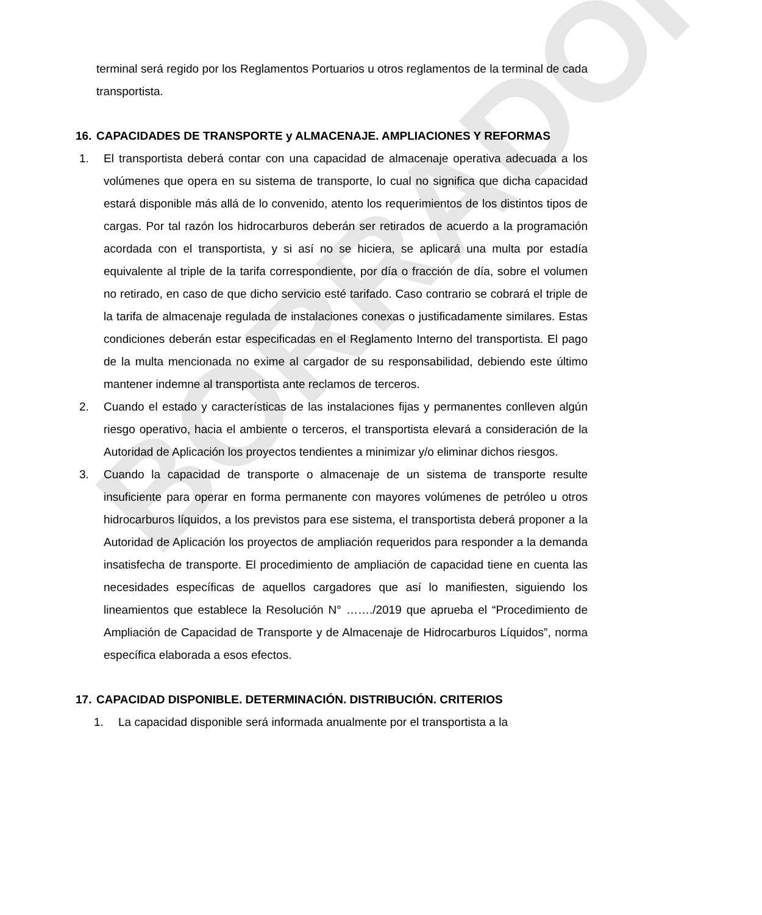BORRADOR
terminal será regido por los Reglamentos Portuarios u otros reglamentos de la terminal de cada transportista.
16. CAPACIDADES DE TRANSPORTE y ALMACENAJE. AMPLIACIONES Y REFORMAS
1. El transportista deberá contar con una capacidad de almacenaje operativa adecuada a los volúmenes que opera en su sistema de transporte, lo cual no significa que dicha capacidad estará disponible más allá de lo convenido, atento los requerimientos de los distintos tipos de cargas. Por tal razón los hidrocarburos deberán ser retirados de acuerdo a la programación acordada con el transportista, y si así no se hiciera, se aplicará una multa por estadía equivalente al triple de la tarifa correspondiente, por día o fracción de día, sobre el volumen no retirado, en caso de que dicho servicio esté tarifado. Caso contrario se cobrará el triple de la tarifa de almacenaje regulada de instalaciones conexas o justificadamente similares. Estas condiciones deberán estar especificadas en el Reglamento Interno del transportista. El pago de la multa mencionada no exime al cargador de su responsabilidad, debiendo este último mantener indemne al transportista ante reclamos de terceros.
2. Cuando el estado y características de las instalaciones fijas y permanentes conlleven algún riesgo operativo, hacia el ambiente o terceros, el transportista elevará a consideración de la Autoridad de Aplicación los proyectos tendientes a minimizar y/o eliminar dichos riesgos.
3. Cuando la capacidad de transporte o almacenaje de un sistema de transporte resulte insuficiente para operar en forma permanente con mayores volúmenes de petróleo u otros hidrocarburos líquidos, a los previstos para ese sistema, el transportista deberá proponer a la Autoridad de Aplicación los proyectos de ampliación requeridos para responder a la demanda insatisfecha de transporte. El procedimiento de ampliación de capacidad tiene en cuenta las necesidades específicas de aquellos cargadores que así lo manifiesten, siguiendo los lineamientos que establece la Resolución N° ……./2019 que aprueba el “Procedimiento de Ampliación de Capacidad de Transporte y de Almacenaje de Hidrocarburos Líquidos”, norma específica elaborada a esos efectos.
17. CAPACIDAD DISPONIBLE. DETERMINACIÓN. DISTRIBUCIÓN. CRITERIOS
1. La capacidad disponible será informada anualmente por el transportista a la